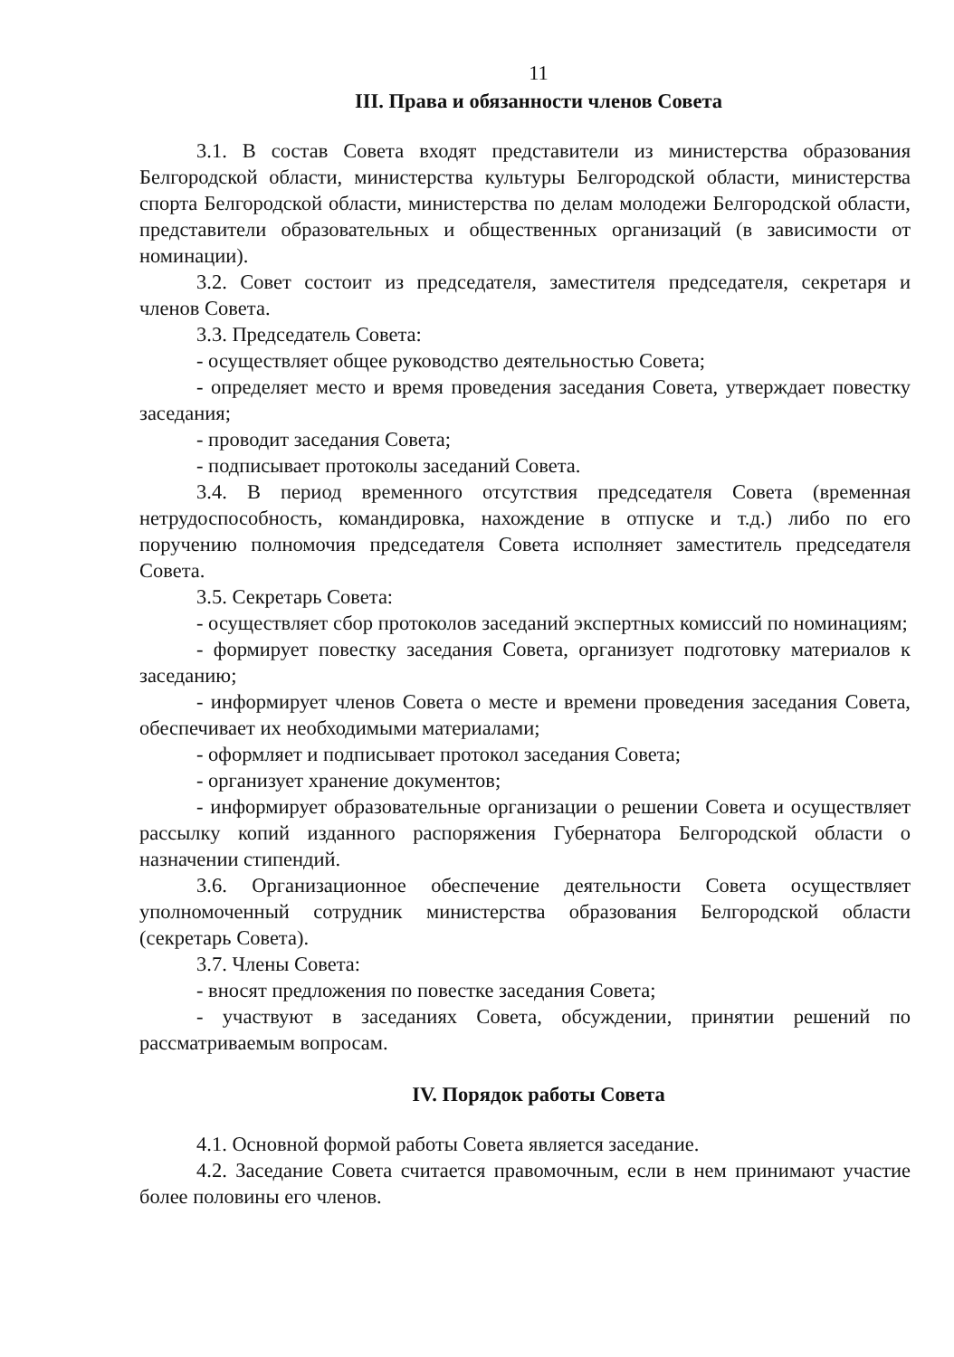11
III. Права и обязанности членов Совета
3.1. В состав Совета входят представители из министерства образования Белгородской области, министерства культуры Белгородской области, министерства спорта Белгородской области, министерства по делам молодежи Белгородской области, представители образовательных и общественных организаций (в зависимости от номинации).
3.2. Совет состоит из председателя, заместителя председателя, секретаря и членов Совета.
3.3. Председатель Совета:
- осуществляет общее руководство деятельностью Совета;
- определяет место и время проведения заседания Совета, утверждает повестку заседания;
- проводит заседания Совета;
- подписывает протоколы заседаний Совета.
3.4. В период временного отсутствия председателя Совета (временная нетрудоспособность, командировка, нахождение в отпуске и т.д.) либо по его поручению полномочия председателя Совета исполняет заместитель председателя Совета.
3.5. Секретарь Совета:
- осуществляет сбор протоколов заседаний экспертных комиссий по номинациям;
- формирует повестку заседания Совета, организует подготовку материалов к заседанию;
- информирует членов Совета о месте и времени проведения заседания Совета, обеспечивает их необходимыми материалами;
- оформляет и подписывает протокол заседания Совета;
- организует хранение документов;
- информирует образовательные организации о решении Совета и осуществляет рассылку копий изданного распоряжения Губернатора Белгородской области о назначении стипендий.
3.6. Организационное обеспечение деятельности Совета осуществляет уполномоченный сотрудник министерства образования Белгородской области (секретарь Совета).
3.7. Члены Совета:
- вносят предложения по повестке заседания Совета;
- участвуют в заседаниях Совета, обсуждении, принятии решений по рассматриваемым вопросам.
IV. Порядок работы Совета
4.1. Основной формой работы Совета является заседание.
4.2. Заседание Совета считается правомочным, если в нем принимают участие более половины его членов.